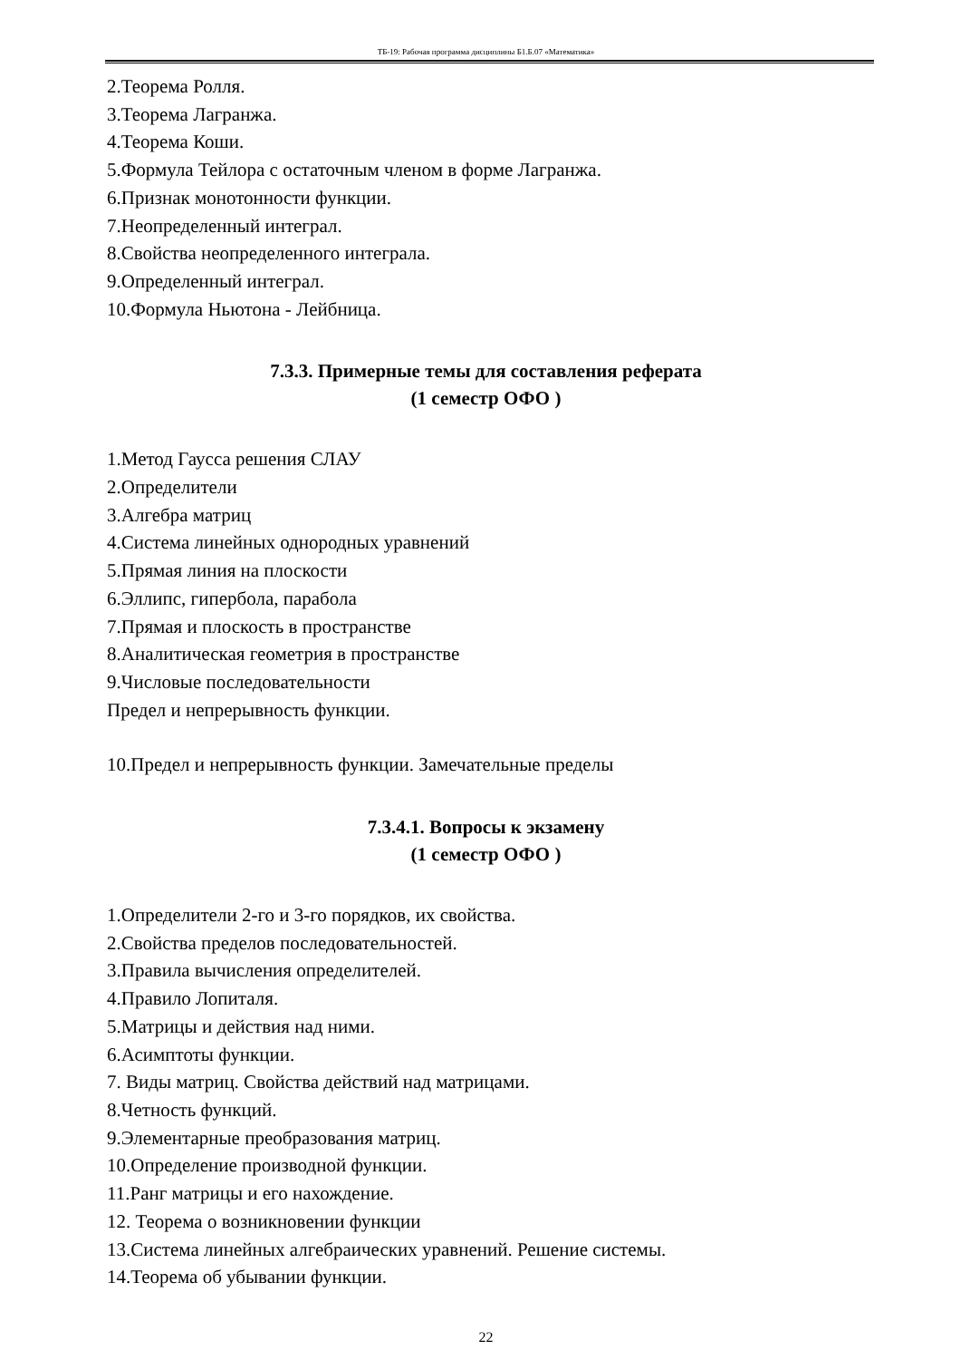ТБ-19: Рабочая программа дисциплины Б1.Б.07 «Математика»
2.Теорема Ролля.
3.Теорема Лагранжа.
4.Теорема Коши.
5.Формула Тейлора с остаточным членом в форме Лагранжа.
6.Признак монотонности функции.
7.Неопределенный интеграл.
8.Свойства неопределенного интеграла.
9.Определенный интеграл.
10.Формула Ньютона - Лейбница.
7.3.3. Примерные темы для составления реферата
(1 семестр ОФО )
1.Метод Гаусса решения СЛАУ
2.Определители
3.Алгебра матриц
4.Система линейных однородных уравнений
5.Прямая линия на плоскости
6.Эллипс, гипербола, парабола
7.Прямая и плоскость в пространстве
8.Аналитическая геометрия в пространстве
9.Числовые последовательности
Предел и непрерывность функции.
10.Предел и непрерывность функции. Замечательные пределы
7.3.4.1. Вопросы к экзамену
(1 семестр ОФО )
1.Определители 2-го и 3-го порядков, их свойства.
2.Свойства пределов последовательностей.
3.Правила вычисления определителей.
4.Правило Лопиталя.
5.Матрицы и действия над ними.
6.Асимптоты функции.
7. Виды матриц. Свойства действий над матрицами.
8.Четность функций.
9.Элементарные преобразования матриц.
10.Определение производной функции.
11.Ранг матрицы и его нахождение.
12. Теорема о возникновении функции
13.Система линейных алгебраических уравнений. Решение системы.
14.Теорема об убывании функции.
22